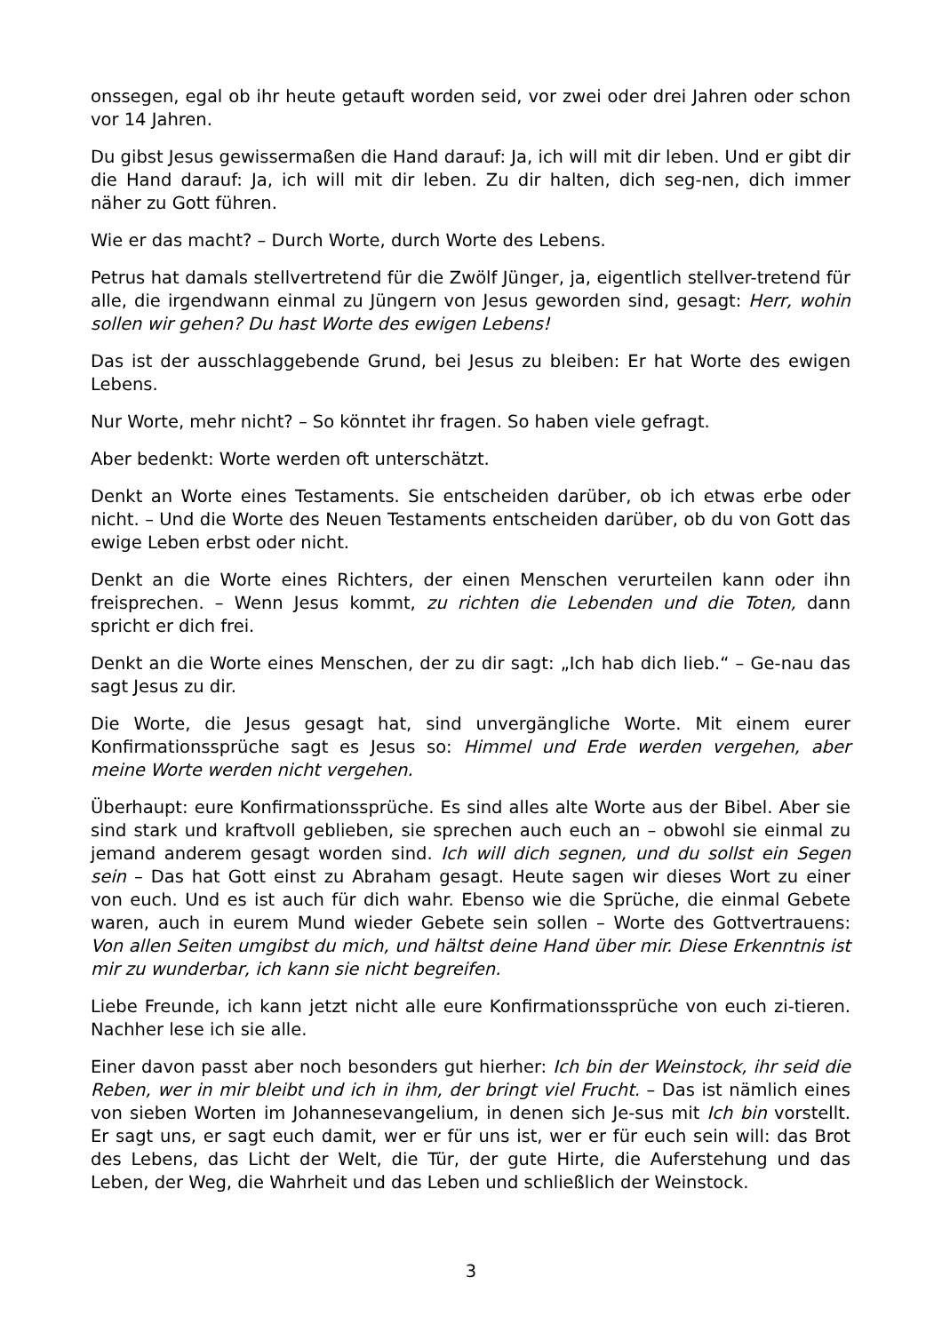onssegen, egal ob ihr heute getauft worden seid, vor zwei oder drei Jahren oder schon vor 14 Jahren.
Du gibst Jesus gewissermaßen die Hand darauf: Ja, ich will mit dir leben. Und er gibt dir die Hand darauf: Ja, ich will mit dir leben. Zu dir halten, dich seg-nen, dich immer näher zu Gott führen.
Wie er das macht? – Durch Worte, durch Worte des Lebens.
Petrus hat damals stellvertretend für die Zwölf Jünger, ja, eigentlich stellver-tretend für alle, die irgendwann einmal zu Jüngern von Jesus geworden sind, gesagt: Herr, wohin sollen wir gehen? Du hast Worte des ewigen Lebens!
Das ist der ausschlaggebende Grund, bei Jesus zu bleiben: Er hat Worte des ewigen Lebens.
Nur Worte, mehr nicht? – So könntet ihr fragen. So haben viele gefragt.
Aber bedenkt: Worte werden oft unterschätzt.
Denkt an Worte eines Testaments. Sie entscheiden darüber, ob ich etwas erbe oder nicht. – Und die Worte des Neuen Testaments entscheiden darüber, ob du von Gott das ewige Leben erbst oder nicht.
Denkt an die Worte eines Richters, der einen Menschen verurteilen kann oder ihn freisprechen. – Wenn Jesus kommt, zu richten die Lebenden und die Toten, dann spricht er dich frei.
Denkt an die Worte eines Menschen, der zu dir sagt: „Ich hab dich lieb.“ – Ge-nau das sagt Jesus zu dir.
Die Worte, die Jesus gesagt hat, sind unvergängliche Worte. Mit einem eurer Konfirmationssprüche sagt es Jesus so: Himmel und Erde werden vergehen, aber meine Worte werden nicht vergehen.
Überhaupt: eure Konfirmationssprüche. Es sind alles alte Worte aus der Bibel. Aber sie sind stark und kraftvoll geblieben, sie sprechen auch euch an – obwohl sie einmal zu jemand anderem gesagt worden sind. Ich will dich segnen, und du sollst ein Segen sein – Das hat Gott einst zu Abraham gesagt. Heute sagen wir dieses Wort zu einer von euch. Und es ist auch für dich wahr. Ebenso wie die Sprüche, die einmal Gebete waren, auch in eurem Mund wieder Gebete sein sollen – Worte des Gottvertrauens: Von allen Seiten umgibst du mich, und hältst deine Hand über mir. Diese Erkenntnis ist mir zu wunderbar, ich kann sie nicht begreifen.
Liebe Freunde, ich kann jetzt nicht alle eure Konfirmationssprüche von euch zi-tieren. Nachher lese ich sie alle.
Einer davon passt aber noch besonders gut hierher: Ich bin der Weinstock, ihr seid die Reben, wer in mir bleibt und ich in ihm, der bringt viel Frucht. – Das ist nämlich eines von sieben Worten im Johannesevangelium, in denen sich Je-sus mit Ich bin vorstellt. Er sagt uns, er sagt euch damit, wer er für uns ist, wer er für euch sein will: das Brot des Lebens, das Licht der Welt, die Tür, der gute Hirte, die Auferstehung und das Leben, der Weg, die Wahrheit und das Leben und schließlich der Weinstock.
3